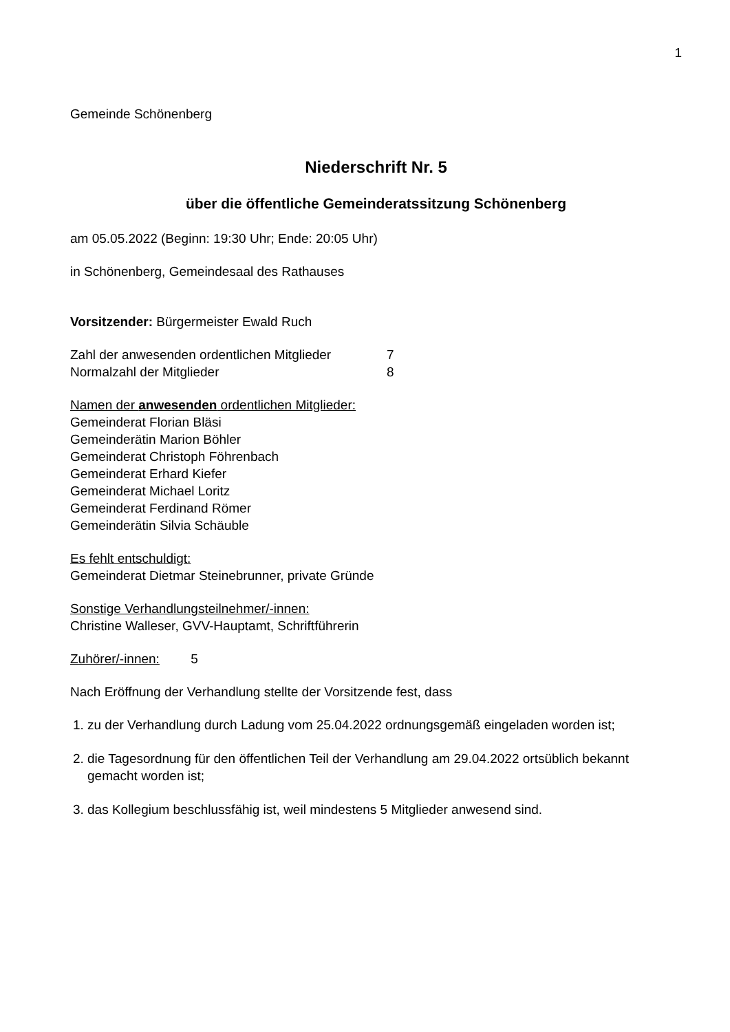1
Gemeinde Schönenberg
Niederschrift Nr. 5
über die öffentliche Gemeinderatssitzung Schönenberg
am 05.05.2022 (Beginn: 19:30 Uhr; Ende: 20:05 Uhr)
in Schönenberg, Gemeindesaal des Rathauses
Vorsitzender: Bürgermeister Ewald Ruch
Zahl der anwesenden ordentlichen Mitglieder 7
Normalzahl der Mitglieder 8
Namen der anwesenden ordentlichen Mitglieder:
Gemeinderat Florian Bläsi
Gemeinderätin Marion Böhler
Gemeinderat Christoph Föhrenbach
Gemeinderat Erhard Kiefer
Gemeinderat Michael Loritz
Gemeinderat Ferdinand Römer
Gemeinderätin Silvia Schäuble
Es fehlt entschuldigt:
Gemeinderat Dietmar Steinebrunner, private Gründe
Sonstige Verhandlungsteilnehmer/-innen:
Christine Walleser, GVV-Hauptamt, Schriftführerin
Zuhörer/-innen: 5
Nach Eröffnung der Verhandlung stellte der Vorsitzende fest, dass
1. zu der Verhandlung durch Ladung vom 25.04.2022 ordnungsgemäß eingeladen worden ist;
2. die Tagesordnung für den öffentlichen Teil der Verhandlung am 29.04.2022 ortsüblich bekannt gemacht worden ist;
3. das Kollegium beschlussfähig ist, weil mindestens 5 Mitglieder anwesend sind.